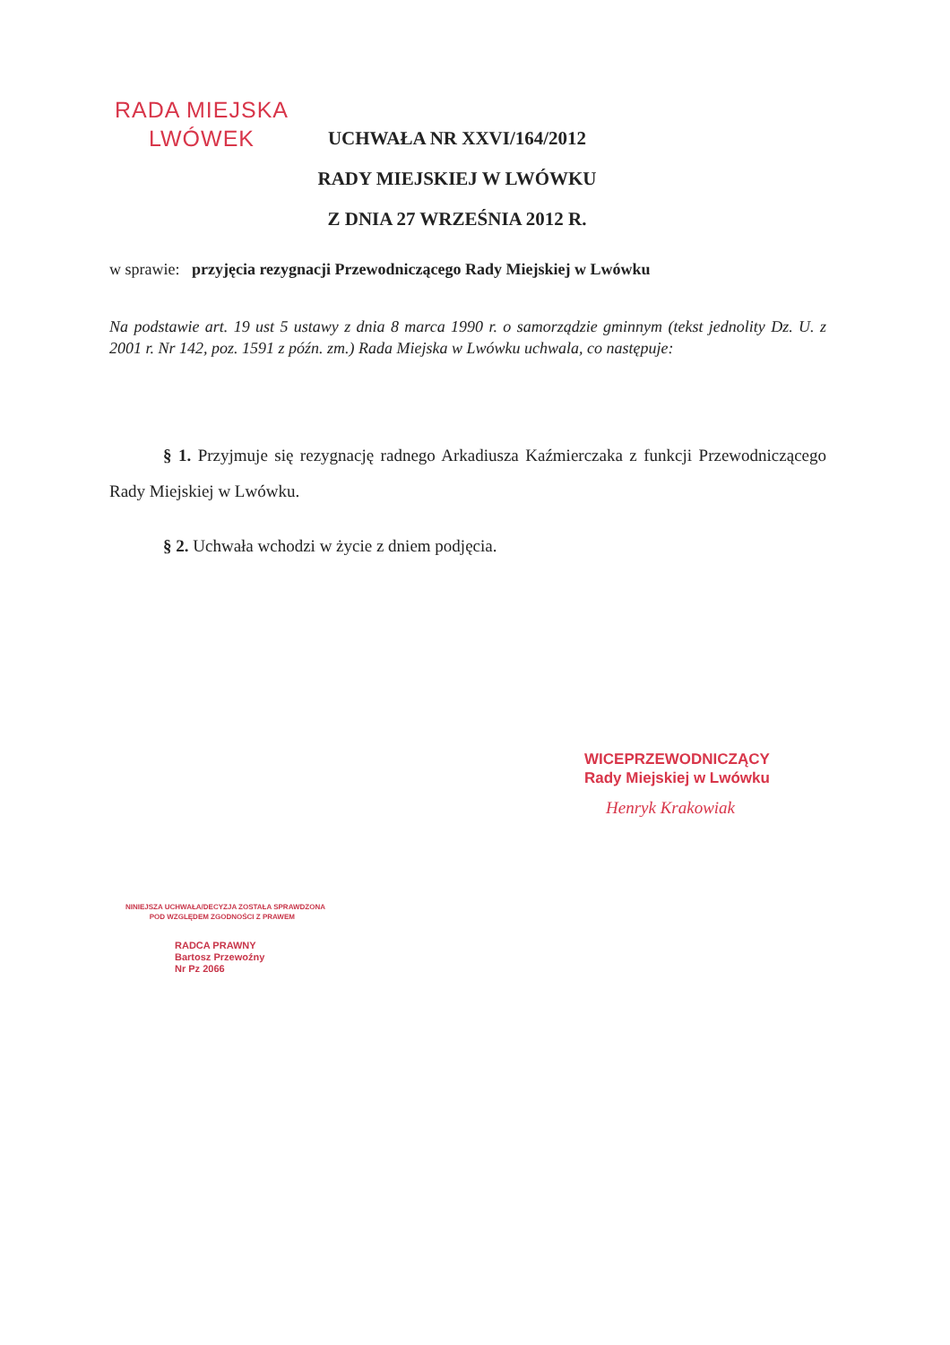RADA MIEJSKA
LWÓWEK
UCHWAŁA NR XXVI/164/2012
RADY MIEJSKIEJ W LWÓWKU
Z DNIA 27 WRZEŚNIA 2012 R.
w sprawie: przyjęcia rezygnacji Przewodniczącego Rady Miejskiej w Lwówku
Na podstawie art. 19 ust 5 ustawy z dnia 8 marca 1990 r. o samorządzie gminnym (tekst jednolity Dz. U. z 2001 r. Nr 142, poz. 1591 z późn. zm.) Rada Miejska w Lwówku uchwala, co następuje:
§ 1. Przyjmuje się rezygnację radnego Arkadiusza Kaźmierczaka z funkcji Przewodniczącego Rady Miejskiej w Lwówku.
§ 2. Uchwała wchodzi w życie z dniem podjęcia.
WICEPRZEWODNICZĄCY
Rady Miejskiej w Lwówku
Henryk Krakowiak
NINIEJSZA UCHWAŁA/DECYZJA ZOSTAŁA SPRAWDZONA
POD WZGLĘDEM ZGODNOŚCI Z PRAWEM
RADCA PRAWNY
Bartosz Przewoźny
Nr Pz 2066